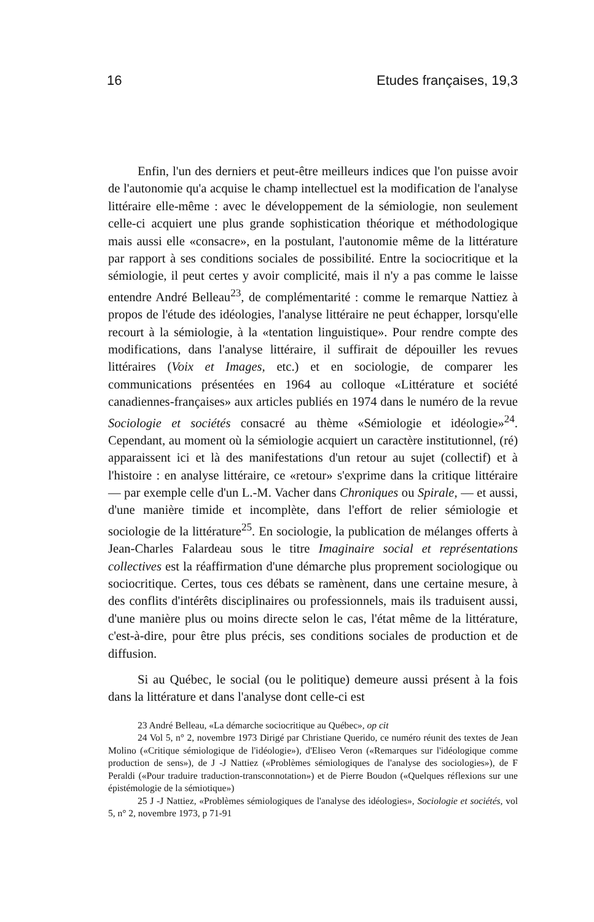16 Etudes françaises, 19,3
Enfin, l'un des derniers et peut-être meilleurs indices que l'on puisse avoir de l'autonomie qu'a acquise le champ intellectuel est la modification de l'analyse littéraire elle-même : avec le développement de la sémiologie, non seulement celle-ci acquiert une plus grande sophistication théorique et méthodologique mais aussi elle «consacre», en la postulant, l'autonomie même de la littérature par rapport à ses conditions sociales de possibilité. Entre la sociocritique et la sémiologie, il peut certes y avoir complicité, mais il n'y a pas comme le laisse entendre André Belleau<sup>23</sup>, de complémentarité : comme le remarque Nattiez à propos de l'étude des idéologies, l'analyse littéraire ne peut échapper, lorsqu'elle recourt à la sémiologie, à la «tentation linguistique». Pour rendre compte des modifications, dans l'analyse littéraire, il suffirait de dépouiller les revues littéraires (Voix et Images, etc.) et en sociologie, de comparer les communications présentées en 1964 au colloque «Littérature et société canadiennes-françaises» aux articles publiés en 1974 dans le numéro de la revue Sociologie et sociétés consacré au thème «Sémiologie et idéologie»<sup>24</sup>. Cependant, au moment où la sémiologie acquiert un caractère institutionnel, (ré) apparaissent ici et là des manifestations d'un retour au sujet (collectif) et à l'histoire : en analyse littéraire, ce «retour» s'exprime dans la critique littéraire — par exemple celle d'un L.-M. Vacher dans Chroniques ou Spirale, — et aussi, d'une manière timide et incomplète, dans l'effort de relier sémiologie et sociologie de la littérature<sup>25</sup>. En sociologie, la publication de mélanges offerts à Jean-Charles Falardeau sous le titre Imaginaire social et représentations collectives est la réaffirmation d'une démarche plus proprement sociologique ou sociocritique. Certes, tous ces débats se ramènent, dans une certaine mesure, à des conflits d'intérêts disciplinaires ou professionnels, mais ils traduisent aussi, d'une manière plus ou moins directe selon le cas, l'état même de la littérature, c'est-à-dire, pour être plus précis, ses conditions sociales de production et de diffusion.
Si au Québec, le social (ou le politique) demeure aussi présent à la fois dans la littérature et dans l'analyse dont celle-ci est
23 André Belleau, «La démarche sociocritique au Québec», op cit
24 Vol 5, n° 2, novembre 1973 Dirigé par Christiane Querido, ce numéro réunit des textes de Jean Molino («Critique sémiologique de l'idéologie»), d'Eliseo Veron («Remarques sur l'idéologique comme production de sens»), de J -J Nattiez («Problèmes sémiologiques de l'analyse des sociologies»), de F Peraldi («Pour traduire traduction-transconnotation») et de Pierre Boudon («Quelques réflexions sur une épistémologie de la sémiotique»)
25 J -J Nattiez, «Problèmes sémiologiques de l'analyse des idéologies», Sociologie et sociétés, vol 5, n° 2, novembre 1973, p 71-91